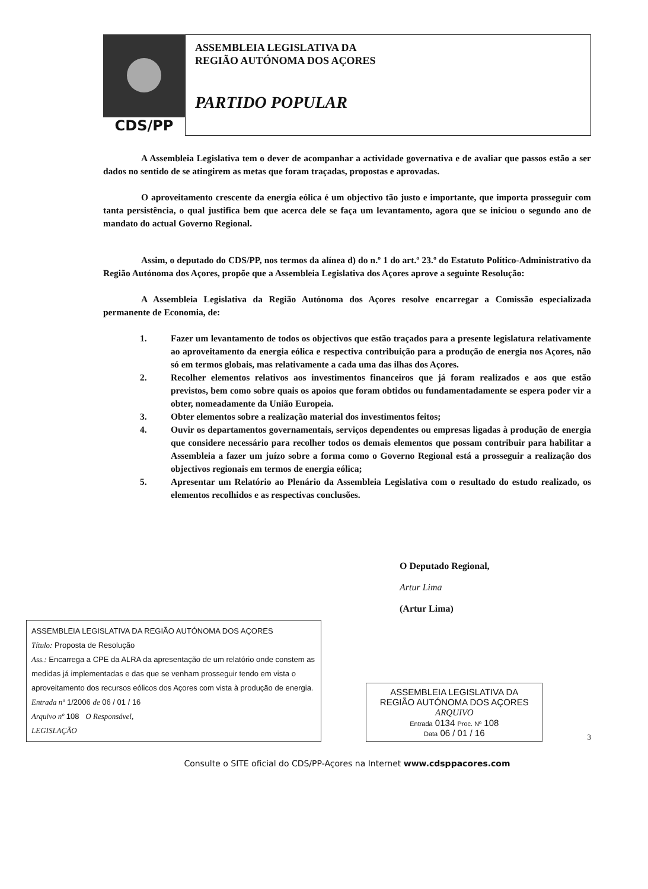CDS/PP
ASSEMBLEIA LEGISLATIVA DA
REGIÃO AUTÓNOMA DOS AÇORES
PARTIDO POPULAR
A Assembleia Legislativa tem o dever de acompanhar a actividade governativa e de avaliar que passos estão a ser dados no sentido de se atingirem as metas que foram traçadas, propostas e aprovadas.
O aproveitamento crescente da energia eólica é um objectivo tão justo e importante, que importa prosseguir com tanta persistência, o qual justifica bem que acerca dele se faça um levantamento, agora que se iniciou o segundo ano de mandato do actual Governo Regional.
Assim, o deputado do CDS/PP, nos termos da alínea d) do n.º 1 do art.º 23.º do Estatuto Político-Administrativo da Região Autónoma dos Açores, propõe que a Assembleia Legislativa dos Açores aprove a seguinte Resolução:
A Assembleia Legislativa da Região Autónoma dos Açores resolve encarregar a Comissão especializada permanente de Economia, de:
1. Fazer um levantamento de todos os objectivos que estão traçados para a presente legislatura relativamente ao aproveitamento da energia eólica e respectiva contribuição para a produção de energia nos Açores, não só em termos globais, mas relativamente a cada uma das ilhas dos Açores.
2. Recolher elementos relativos aos investimentos financeiros que já foram realizados e aos que estão previstos, bem como sobre quais os apoios que foram obtidos ou fundamentadamente se espera poder vir a obter, nomeadamente da União Europeia.
3. Obter elementos sobre a realização material dos investimentos feitos;
4. Ouvir os departamentos governamentais, serviços dependentes ou empresas ligadas à produção de energia que considere necessário para recolher todos os demais elementos que possam contribuir para habilitar a Assembleia a fazer um juízo sobre a forma como o Governo Regional está a prosseguir a realização dos objectivos regionais em termos de energia eólica;
5. Apresentar um Relatório ao Plenário da Assembleia Legislativa com o resultado do estudo realizado, os elementos recolhidos e as respectivas conclusões.
O Deputado Regional,
Artur Lima
(Artur Lima)
ASSEMBLEIA LEGISLATIVA DA REGIÃO AUTÓNOMA DOS AÇORES
Título: Proposta de Resolução
Ass.: Encarrega a CPE da ALRA da apresentação de um relatório onde constem as medidas já implementadas e das que se venham prosseguir tendo em vista o aproveitamento dos recursos eólicos dos Açores com vista à produção de energia.
Entrada nº 1/2006 de 06 / 01 / 16
Arquivo nº 108 O Responsável,
LEGISLAÇÃO
ASSEMBLEIA LEGISLATIVA DA
REGIÃO AUTÓNOMA DOS AÇORES
ARQUIVO
Entrada 0134 Proc. Nº 108
Data 06 / 01 / 16
3
Consulte o SITE oficial do CDS/PP-Açores na Internet www.cdsppacores.com